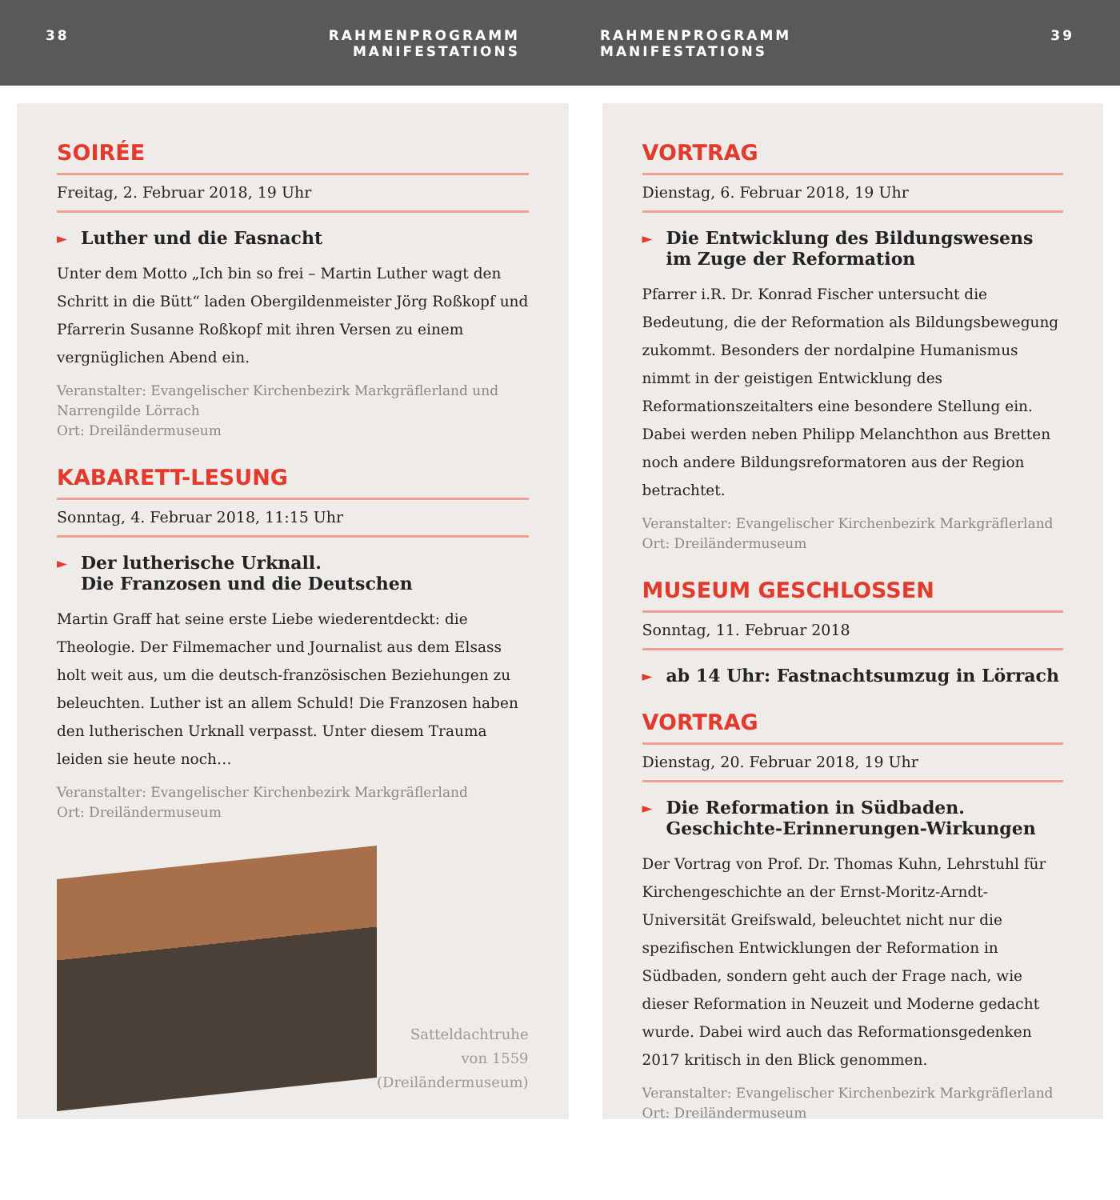38 RAHMENPROGRAMM
MANIFESTATIONS
RAHMENPROGRAMM
MANIFESTATIONS
39
SOIRÉE
Freitag, 2. Februar 2018, 19 Uhr
► Luther und die Fasnacht
Unter dem Motto „Ich bin so frei – Martin Luther wagt den Schritt in die Bütt“ laden Obergildenmeister Jörg Roßkopf und Pfarrerin Susanne Roßkopf mit ihren Versen zu einem vergnüglichen Abend ein.
Veranstalter: Evangelischer Kirchenbezirk Markgräflerland und Narrengilde Lörrach
Ort: Dreiländermuseum
KABARETT-LESUNG
Sonntag, 4. Februar 2018, 11:15 Uhr
► Der lutherische Urknall.
Die Franzosen und die Deutschen
Martin Graff hat seine erste Liebe wiederentdeckt: die Theologie. Der Filmemacher und Journalist aus dem Elsass holt weit aus, um die deutsch-französischen Beziehungen zu beleuchten. Luther ist an allem Schuld! Die Franzosen haben den lutherischen Urknall verpasst. Unter diesem Trauma leiden sie heute noch…
Veranstalter: Evangelischer Kirchenbezirk Markgräflerland
Ort: Dreiländermuseum
Satteldachtruhe
von 1559
(Dreiländermuseum)
VORTRAG
Dienstag, 6. Februar 2018, 19 Uhr
► Die Entwicklung des Bildungswesens im Zuge der Reformation
Pfarrer i.R. Dr. Konrad Fischer untersucht die Bedeutung, die der Reformation als Bildungsbewegung zukommt. Besonders der nordalpine Humanismus nimmt in der geistigen Entwicklung des Reformationszeitalters eine besondere Stellung ein. Dabei werden neben Philipp Melanchthon aus Bretten noch andere Bildungsreformatoren aus der Region betrachtet.
Veranstalter: Evangelischer Kirchenbezirk Markgräflerland
Ort: Dreiländermuseum
MUSEUM GESCHLOSSEN
Sonntag, 11. Februar 2018
► ab 14 Uhr: Fastnachtsumzug in Lörrach
VORTRAG
Dienstag, 20. Februar 2018, 19 Uhr
► Die Reformation in Südbaden.
Geschichte-Erinnerungen-Wirkungen
Der Vortrag von Prof. Dr. Thomas Kuhn, Lehrstuhl für Kirchengeschichte an der Ernst-Moritz-Arndt-Universität Greifswald, beleuchtet nicht nur die spezifischen Entwicklungen der Reformation in Südbaden, sondern geht auch der Frage nach, wie dieser Reformation in Neuzeit und Moderne gedacht wurde. Dabei wird auch das Reformationsgedenken 2017 kritisch in den Blick genommen.
Veranstalter: Evangelischer Kirchenbezirk Markgräflerland
Ort: Dreiländermuseum